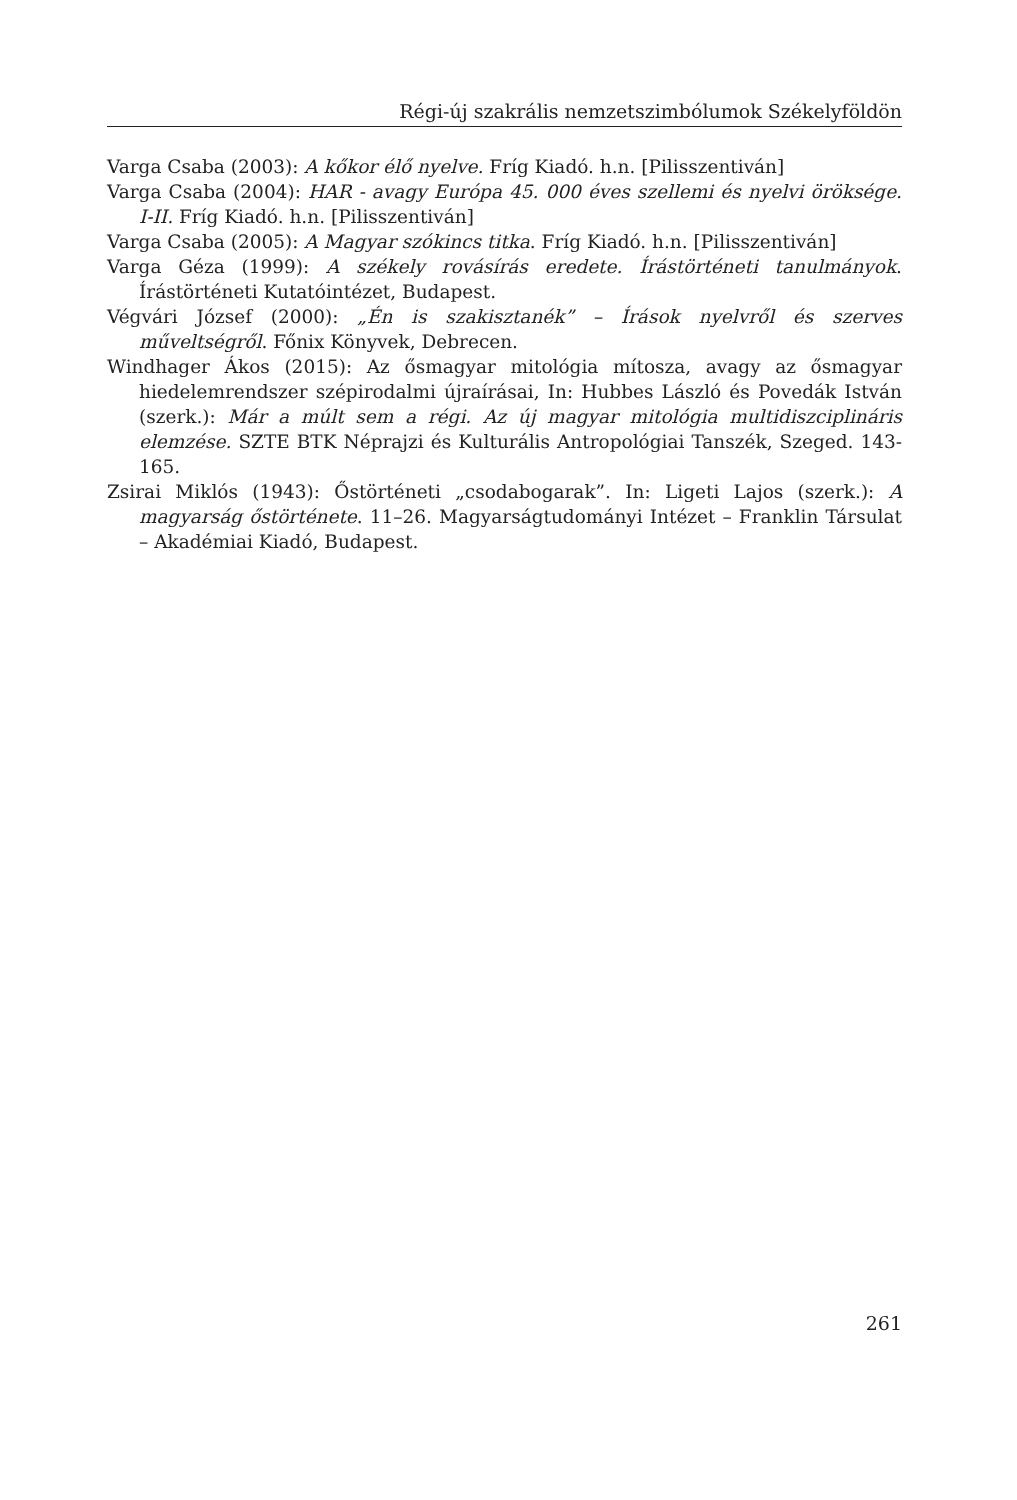Régi-új szakrális nemzetszimbólumok Székelyföldön
Varga Csaba (2003): A kőkor élő nyelve. Fríg Kiadó. h.n. [Pilisszentiván]
Varga Csaba (2004): HAR - avagy Európa 45. 000 éves szellemi és nyelvi öröksége. I-II. Fríg Kiadó. h.n. [Pilisszentiván]
Varga Csaba (2005): A Magyar szókincs titka. Fríg Kiadó. h.n. [Pilisszentiván]
Varga Géza (1999): A székely rovásírás eredete. Írástörténeti tanulmányok. Írástörténeti Kutatóintézet, Budapest.
Végvári József (2000): „Én is szakisztanék” – Írások nyelvről és szerves műveltségről. Főnix Könyvek, Debrecen.
Windhager Ákos (2015): Az ősmagyar mitológia mítosza, avagy az ősmagyar hiedelemrendszer szépirodalmi újraírásai, In: Hubbes László és Povedák István (szerk.): Már a múlt sem a régi. Az új magyar mitológia multidiszciplináris elemzése. SZTE BTK Néprajzi és Kulturális Antropológiai Tanszék, Szeged. 143-165.
Zsirai Miklós (1943): Őstörténeti „csodabogarak”. In: Ligeti Lajos (szerk.): A magyarság őstörténete. 11–26. Magyarságtudományi Intézet – Franklin Társulat – Akadémiai Kiadó, Budapest.
261